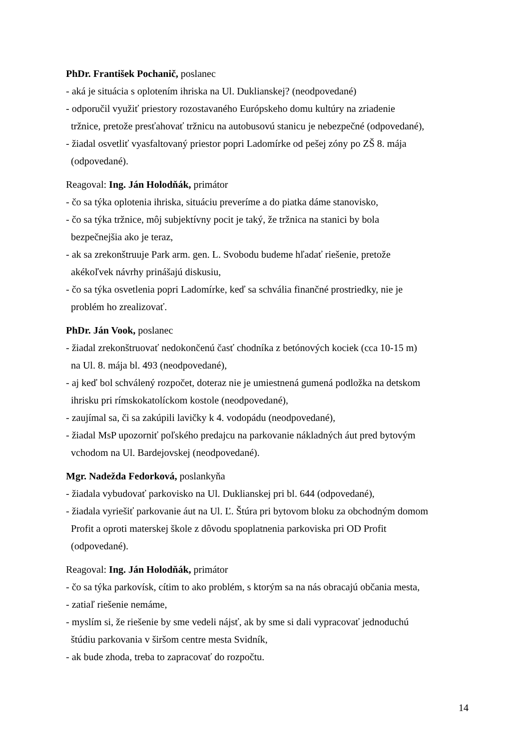PhDr. František Pochanič, poslanec
- aká je situácia s oplotením ihriska na Ul. Duklianskej? (neodpovedané)
- odporučil využiť priestory rozostavaného Európskeho domu kultúry na zriadenie
tržnice, pretože presťahovať tržnicu na autobusovú stanicu je nebezpečné (odpovedané),
- žiadal osvetliť vyasfaltovaný priestor popri Ladomírke od pešej zóny po ZŠ 8. mája
(odpovedané).
Reagoval: Ing. Ján Holodňák, primátor
- čo sa týka oplotenia ihriska, situáciu preveríme a do piatka dáme stanovisko,
- čo sa týka tržnice, môj subjektívny pocit je taký, že tržnica na stanici by bola
bezpečnejšia ako je teraz,
- ak sa zrekonštruuje Park arm. gen. L. Svobodu budeme hľadať riešenie, pretože
akékoľvek návrhy prinášajú diskusiu,
- čo sa týka osvetlenia popri Ladomírke, keď sa schvália finančné prostriedky, nie je
problém ho zrealizovať.
PhDr. Ján Vook, poslanec
- žiadal zrekonštruovať nedokončenú časť chodníka z betónových kociek (cca 10-15 m)
na Ul. 8. mája bl. 493 (neodpovedané),
- aj keď bol schválený rozpočet, doteraz nie je umiestnená gumená podložka na detskom
ihrisku pri rímskokatolíckom kostole (neodpovedané),
- zaujímal sa, či sa zakúpili lavičky k 4. vodopádu (neodpovedané),
- žiadal MsP upozorniť poľského predajcu na parkovanie nákladných áut pred bytovým
vchodom na Ul. Bardejovskej (neodpovedané).
Mgr. Nadežda Fedorková, poslankyňa
- žiadala vybudovať parkovisko na Ul. Duklianskej pri bl. 644 (odpovedané),
- žiadala vyriešiť parkovanie áut na Ul. Ľ. Štúra pri bytovom bloku za obchodným domom
Profit a oproti materskej škole z dôvodu spoplatnenia parkoviska pri OD Profit
(odpovedané).
Reagoval: Ing. Ján Holodňák, primátor
- čo sa týka parkovísk, cítim to ako problém, s ktorým sa na nás obracajú občania mesta,
- zatiaľ riešenie nemáme,
- myslím si, že riešenie by sme vedeli nájsť, ak by sme si dali vypracovať jednoduchú
štúdiu parkovania v širšom centre mesta Svidník,
- ak bude zhoda, treba to zapracovať do rozpočtu.
14